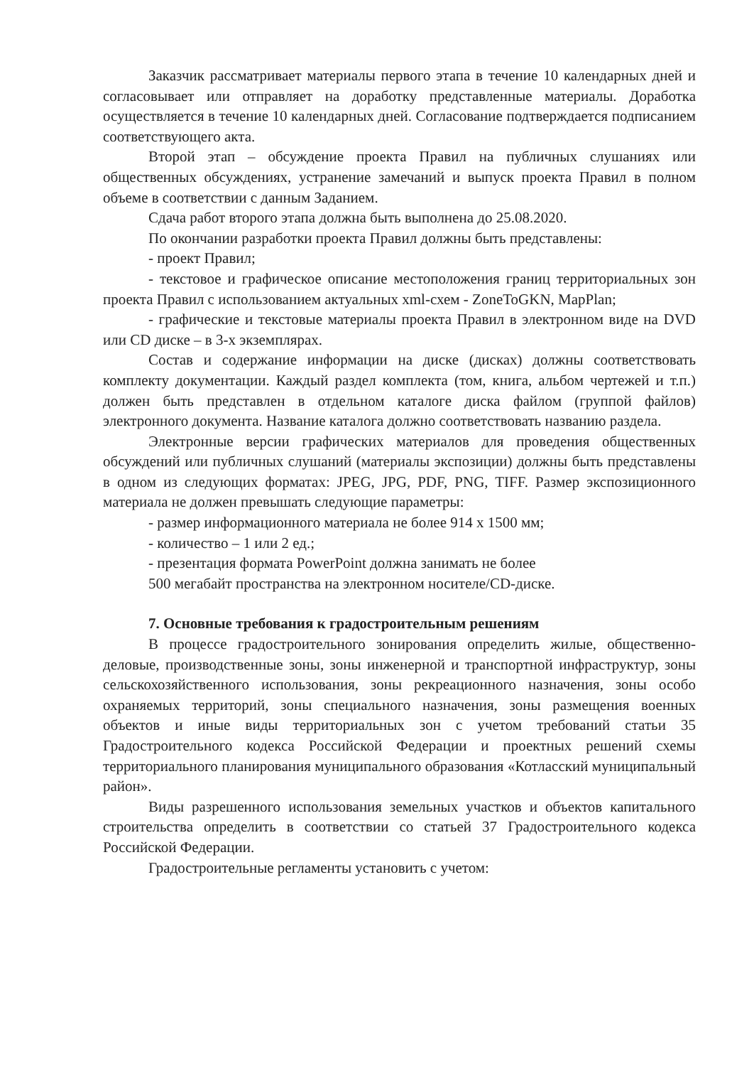Заказчик рассматривает материалы первого этапа в течение 10 календарных дней и согласовывает или отправляет на доработку представленные материалы. Доработка осуществляется в течение 10 календарных дней. Согласование подтверждается подписанием соответствующего акта.
Второй этап – обсуждение проекта Правил на публичных слушаниях или общественных обсуждениях, устранение замечаний и выпуск проекта Правил в полном объеме в соответствии с данным Заданием.
Сдача работ второго этапа должна быть выполнена до 25.08.2020.
По окончании разработки проекта Правил должны быть представлены:
- проект Правил;
- текстовое и графическое описание местоположения границ территориальных зон проекта Правил с использованием актуальных xml-схем - ZoneToGKN, MapPlan;
- графические и текстовые материалы проекта Правил в электронном виде на DVD или CD диске – в 3-х экземплярах.
Состав и содержание информации на диске (дисках) должны соответствовать комплекту документации. Каждый раздел комплекта (том, книга, альбом чертежей и т.п.) должен быть представлен в отдельном каталоге диска файлом (группой файлов) электронного документа. Название каталога должно соответствовать названию раздела.
Электронные версии графических материалов для проведения общественных обсуждений или публичных слушаний (материалы экспозиции) должны быть представлены в одном из следующих форматах: JPEG, JPG, PDF, PNG, TIFF. Размер экспозиционного материала не должен превышать следующие параметры:
- размер информационного материала не более 914 x 1500 мм;
- количество – 1 или 2 ед.;
- презентация формата PowerPoint должна занимать не более
500 мегабайт пространства на электронном носителе/CD-диске.
7. Основные требования к градостроительным решениям
В процессе градостроительного зонирования определить жилые, общественно-деловые, производственные зоны, зоны инженерной и транспортной инфраструктур, зоны сельскохозяйственного использования, зоны рекреационного назначения, зоны особо охраняемых территорий, зоны специального назначения, зоны размещения военных объектов и иные виды территориальных зон с учетом требований статьи 35 Градостроительного кодекса Российской Федерации и проектных решений схемы территориального планирования муниципального образования «Котласский муниципальный район».
Виды разрешенного использования земельных участков и объектов капитального строительства определить в соответствии со статьей 37 Градостроительного кодекса Российской Федерации.
Градостроительные регламенты установить с учетом: